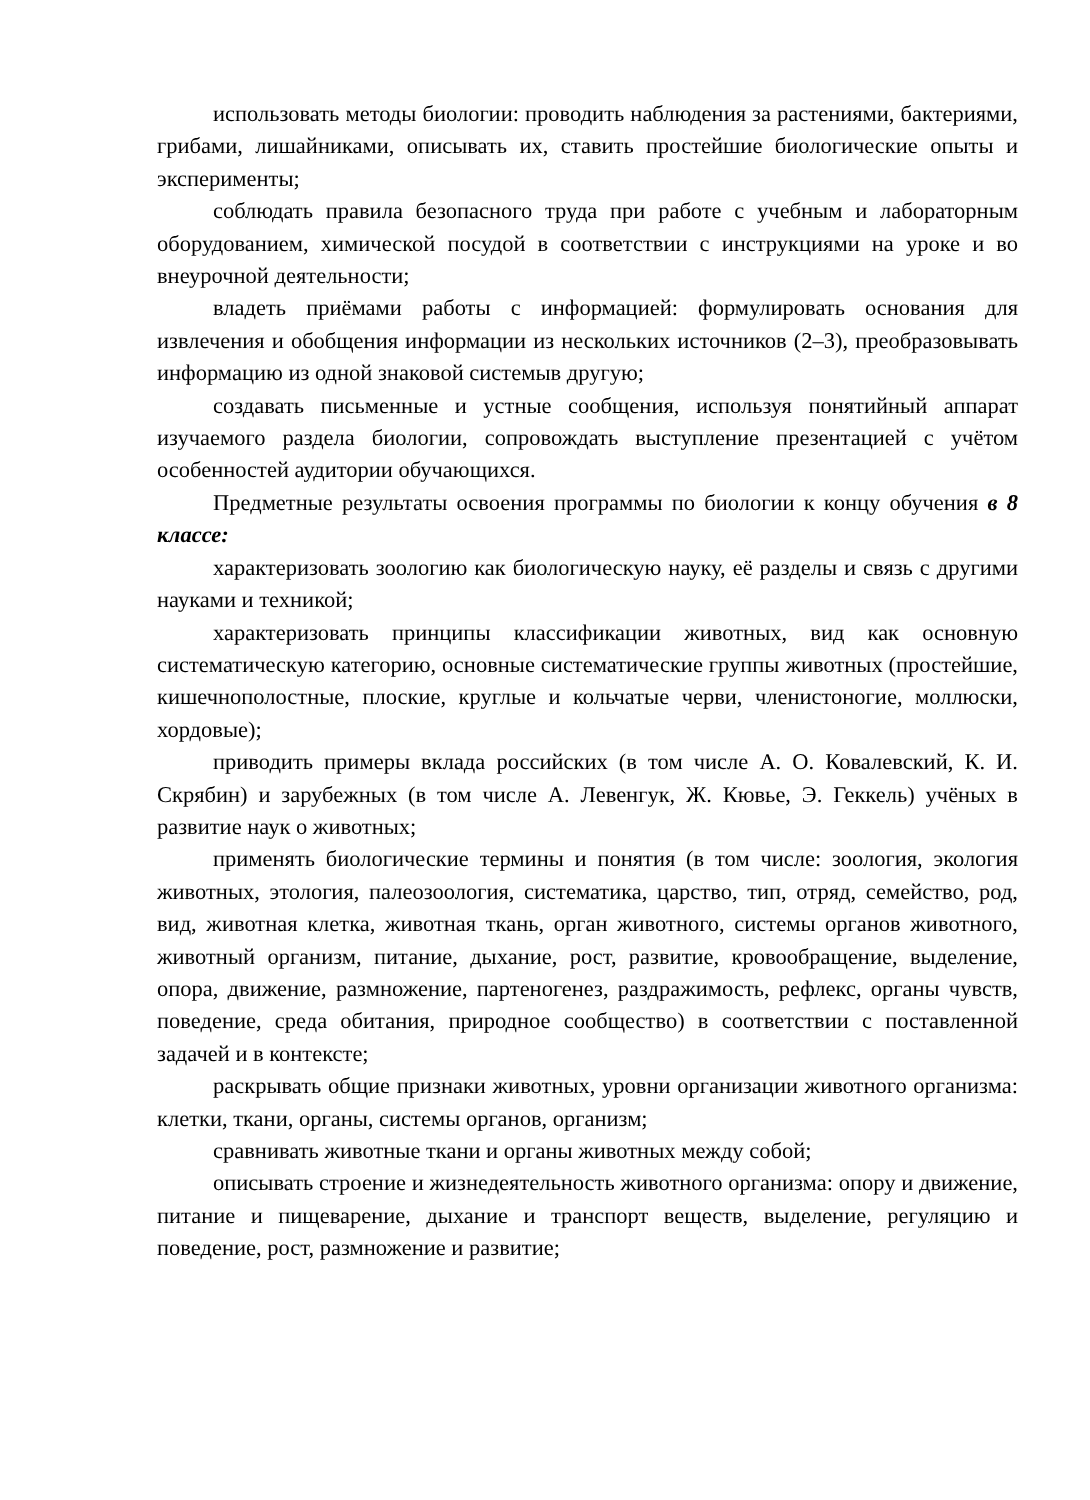использовать методы биологии: проводить наблюдения за растениями, бактериями, грибами, лишайниками, описывать их, ставить простейшие биологические опыты и эксперименты;
соблюдать правила безопасного труда при работе с учебным и лабораторным оборудованием, химической посудой в соответствии с инструкциями на уроке и во внеурочной деятельности;
владеть приёмами работы с информацией: формулировать основания для извлечения и обобщения информации из нескольких источников (2–3), преобразовывать информацию из одной знаковой системыв другую;
создавать письменные и устные сообщения, используя понятийный аппарат изучаемого раздела биологии, сопровождать выступление презентацией с учётом особенностей аудитории обучающихся.
Предметные результаты освоения программы по биологии к концу обучения в 8 классе:
характеризовать зоологию как биологическую науку, её разделы и связь с другими науками и техникой;
характеризовать принципы классификации животных, вид как основную систематическую категорию, основные систематические группы животных (простейшие, кишечнополостные, плоские, круглые и кольчатые черви, членистоногие, моллюски, хордовые);
приводить примеры вклада российских (в том числе А. О. Ковалевский, К. И. Скрябин) и зарубежных (в том числе А. Левенгук, Ж. Кювье, Э. Геккель) учёных в развитие наук о животных;
применять биологические термины и понятия (в том числе: зоология, экология животных, этология, палеозоология, систематика, царство, тип, отряд, семейство, род, вид, животная клетка, животная ткань, орган животного, системы органов животного, животный организм, питание, дыхание, рост, развитие, кровообращение, выделение, опора, движение, размножение, партеногенез, раздражимость, рефлекс, органы чувств, поведение, среда обитания, природное сообщество) в соответствии с поставленной задачей и в контексте;
раскрывать общие признаки животных, уровни организации животного организма: клетки, ткани, органы, системы органов, организм;
сравнивать животные ткани и органы животных между собой;
описывать строение и жизнедеятельность животного организма: опору и движение, питание и пищеварение, дыхание и транспорт веществ, выделение, регуляцию и поведение, рост, размножение и развитие;